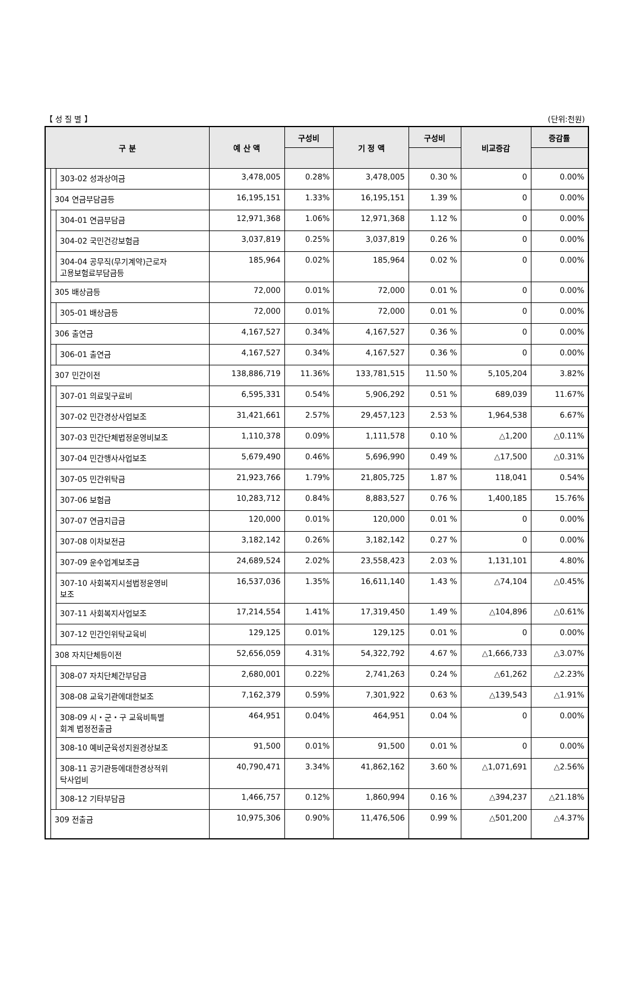【 성 질 별 】 (단위:천원)
| 구 분 | | | 예 산 액 | 구성비 | 기 정 액 | 구성비 | 비교증감 | 증감률 |
| --- | --- | --- | --- | --- | --- | --- | --- | --- |
| | | 303-02 성과상여금 | 3,478,005 | 0.28% | 3,478,005 | 0.30 % | 0 | 0.00% |
| | 304 연금부담금등 | | 16,195,151 | 1.33% | 16,195,151 | 1.39 % | 0 | 0.00% |
| | | 304-01 연금부담금 | 12,971,368 | 1.06% | 12,971,368 | 1.12 % | 0 | 0.00% |
| | | 304-02 국민건강보험금 | 3,037,819 | 0.25% | 3,037,819 | 0.26 % | 0 | 0.00% |
| | | 304-04 공무직(무기계약)근로자 고용보험료부담금등 | 185,964 | 0.02% | 185,964 | 0.02 % | 0 | 0.00% |
| | 305 배상금등 | | 72,000 | 0.01% | 72,000 | 0.01 % | 0 | 0.00% |
| | | 305-01 배상금등 | 72,000 | 0.01% | 72,000 | 0.01 % | 0 | 0.00% |
| | 306 출연금 | | 4,167,527 | 0.34% | 4,167,527 | 0.36 % | 0 | 0.00% |
| | | 306-01 출연금 | 4,167,527 | 0.34% | 4,167,527 | 0.36 % | 0 | 0.00% |
| | 307 민간이전 | | 138,886,719 | 11.36% | 133,781,515 | 11.50 % | 5,105,204 | 3.82% |
| | | 307-01 의료및구료비 | 6,595,331 | 0.54% | 5,906,292 | 0.51 % | 689,039 | 11.67% |
| | | 307-02 민간경상사업보조 | 31,421,661 | 2.57% | 29,457,123 | 2.53 % | 1,964,538 | 6.67% |
| | | 307-03 민간단체법정운영비보조 | 1,110,378 | 0.09% | 1,111,578 | 0.10 % | △1,200 | △0.11% |
| | | 307-04 민간행사사업보조 | 5,679,490 | 0.46% | 5,696,990 | 0.49 % | △17,500 | △0.31% |
| | | 307-05 민간위탁금 | 21,923,766 | 1.79% | 21,805,725 | 1.87 % | 118,041 | 0.54% |
| | | 307-06 보험금 | 10,283,712 | 0.84% | 8,883,527 | 0.76 % | 1,400,185 | 15.76% |
| | | 307-07 연금지급금 | 120,000 | 0.01% | 120,000 | 0.01 % | 0 | 0.00% |
| | | 307-08 이차보전금 | 3,182,142 | 0.26% | 3,182,142 | 0.27 % | 0 | 0.00% |
| | | 307-09 운수업계보조금 | 24,689,524 | 2.02% | 23,558,423 | 2.03 % | 1,131,101 | 4.80% |
| | | 307-10 사회복지시설법정운영비 보조 | 16,537,036 | 1.35% | 16,611,140 | 1.43 % | △74,104 | △0.45% |
| | | 307-11 사회복지사업보조 | 17,214,554 | 1.41% | 17,319,450 | 1.49 % | △104,896 | △0.61% |
| | | 307-12 민간인위탁교육비 | 129,125 | 0.01% | 129,125 | 0.01 % | 0 | 0.00% |
| | 308 자치단체등이전 | | 52,656,059 | 4.31% | 54,322,792 | 4.67 % | △1,666,733 | △3.07% |
| | | 308-07 자치단체간부담금 | 2,680,001 | 0.22% | 2,741,263 | 0.24 % | △61,262 | △2.23% |
| | | 308-08 교육기관에대한보조 | 7,162,379 | 0.59% | 7,301,922 | 0.63 % | △139,543 | △1.91% |
| | | 308-09 시・군・구 교육비특별 회계 법정전출금 | 464,951 | 0.04% | 464,951 | 0.04 % | 0 | 0.00% |
| | | 308-10 예비군육성지원경상보조 | 91,500 | 0.01% | 91,500 | 0.01 % | 0 | 0.00% |
| | | 308-11 공기관등에대한경상적위 탁사업비 | 40,790,471 | 3.34% | 41,862,162 | 3.60 % | △1,071,691 | △2.56% |
| | | 308-12 기타부담금 | 1,466,757 | 0.12% | 1,860,994 | 0.16 % | △394,237 | △21.18% |
| | 309 전출금 | | 10,975,306 | 0.90% | 11,476,506 | 0.99 % | △501,200 | △4.37% |